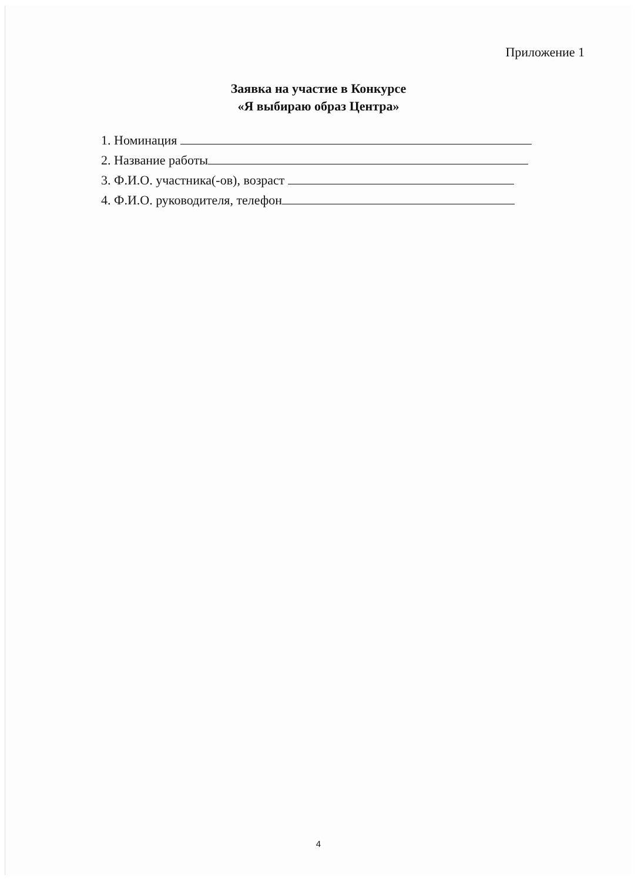Приложение 1
Заявка на участие в Конкурсе
«Я выбираю образ Центра»
1. Номинация
2. Название работы
3. Ф.И.О. участника(-ов), возраст
4. Ф.И.О. руководителя, телефон
4